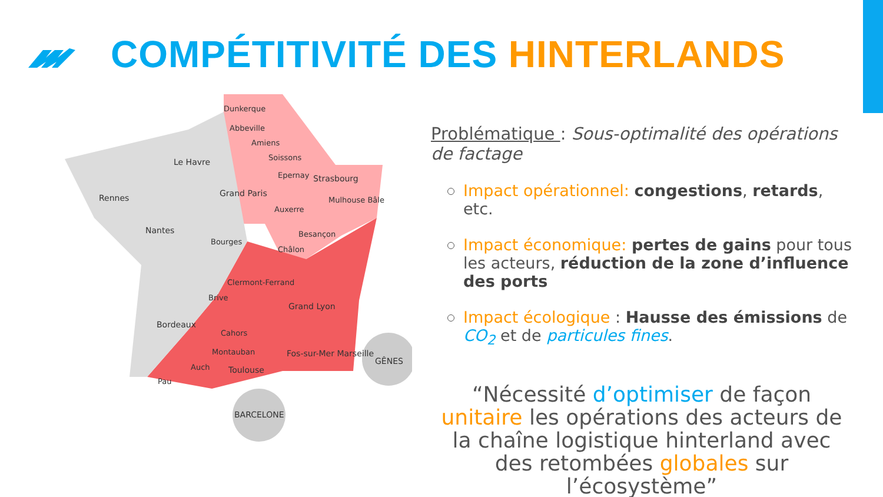COMPÉTITIVITÉ DES HINTERLANDS
Dunkerque
Abbeville
Amiens
Soissons Le Havre
Epernay Strasbourg
Rennes Grand Paris
Mulhouse Bâle
Auxerre
Nantes Besançon
Bourges
Châlon
Clermont-Ferrand
Brive
Grand Lyon
Bordeaux
Cahors
Montauban Fos-sur-Mer Marseille
GÊNES
Auch Toulouse
Pau
BARCELONE
Problématique : Sous-optimalité des opérations de factage
Impact opérationnel: congestions, retards, etc.
Impact économique: pertes de gains pour tous les acteurs, réduction de la zone d’influence des ports
Impact écologique : Hausse des émissions de CO<sub>2</sub> et de particules fines.
“Nécessité d’optimiser de façon unitaire les opérations des acteurs de la chaîne logistique hinterland avec des retombées globales sur l’écosystème”